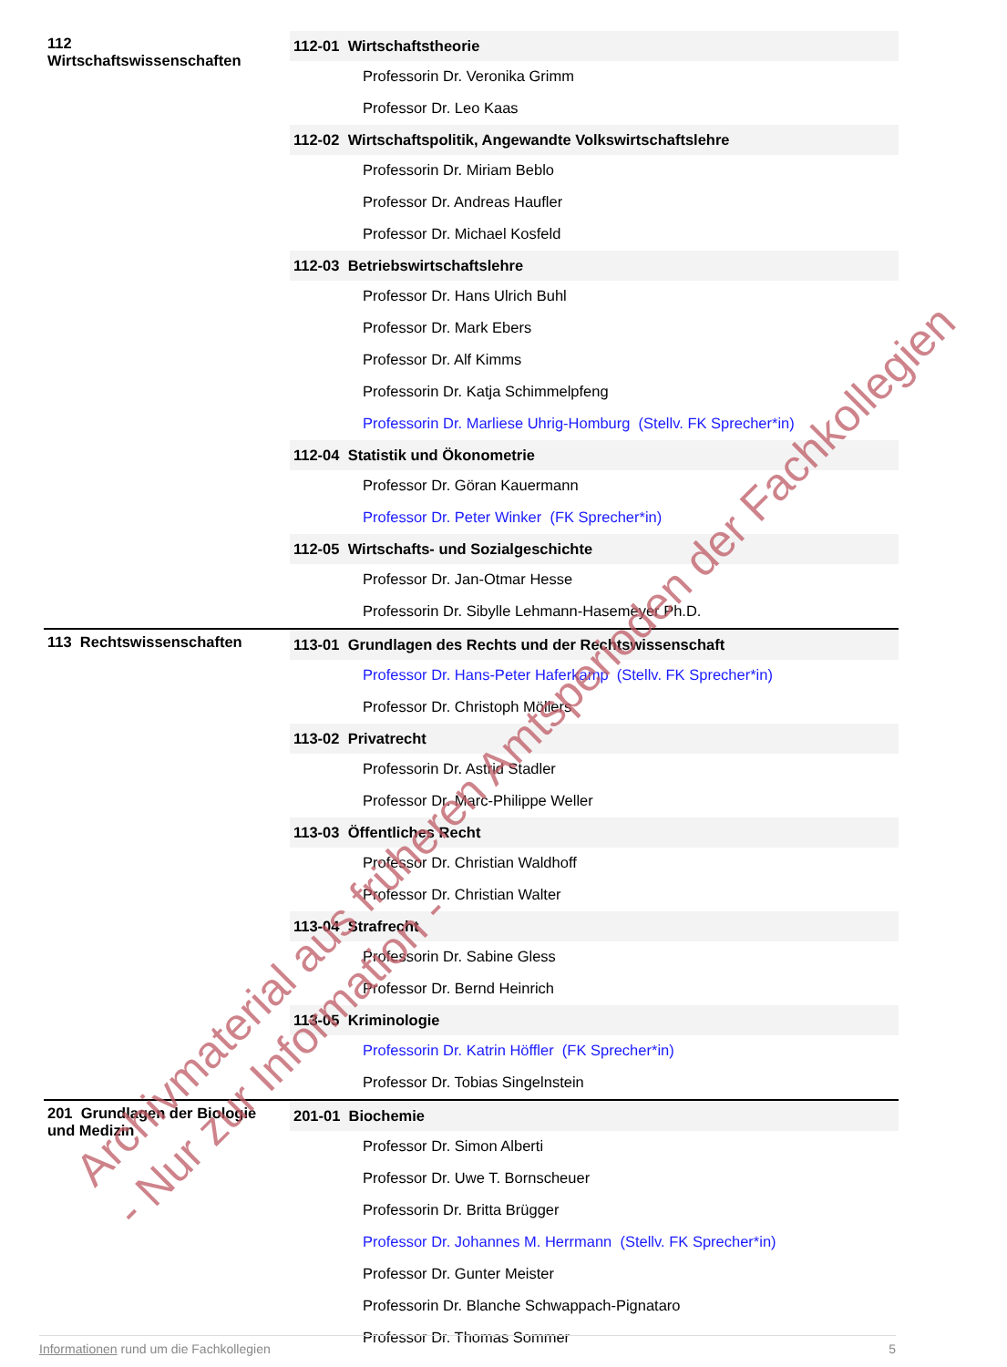| 112 Wirtschaftswissenschaften | 112-01 Wirtschaftstheorie |
| | Professorin Dr. Veronika Grimm |
| | Professor Dr. Leo Kaas |
| | 112-02 Wirtschaftspolitik, Angewandte Volkswirtschaftslehre |
| | Professorin Dr. Miriam Beblo |
| | Professor Dr. Andreas Haufler |
| | Professor Dr. Michael Kosfeld |
| | 112-03 Betriebswirtschaftslehre |
| | Professor Dr. Hans Ulrich Buhl |
| | Professor Dr. Mark Ebers |
| | Professor Dr. Alf Kimms |
| | Professorin Dr. Katja Schimmelpfeng |
| | Professorin Dr. Marliese Uhrig-Homburg (Stellv. FK Sprecher*in) |
| | 112-04 Statistik und Ökonometrie |
| | Professor Dr. Göran Kauermann |
| | Professor Dr. Peter Winker (FK Sprecher*in) |
| | 112-05 Wirtschafts- und Sozialgeschichte |
| | Professor Dr. Jan-Otmar Hesse |
| | Professorin Dr. Sibylle Lehmann-Hasemeyer Ph.D. |
| 113 Rechtswissenschaften | 113-01 Grundlagen des Rechts und der Rechtswissenschaft |
| | Professor Dr. Hans-Peter Haferkamp (Stellv. FK Sprecher*in) |
| | Professor Dr. Christoph Möllers |
| | 113-02 Privatrecht |
| | Professorin Dr. Astrid Stadler |
| | Professor Dr. Marc-Philippe Weller |
| | 113-03 Öffentliches Recht |
| | Professor Dr. Christian Waldhoff |
| | Professor Dr. Christian Walter |
| | 113-04 Strafrecht |
| | Professorin Dr. Sabine Gless |
| | Professor Dr. Bernd Heinrich |
| | 113-05 Kriminologie |
| | Professorin Dr. Katrin Höffler (FK Sprecher*in) |
| | Professor Dr. Tobias Singelnstein |
| 201 Grundlagen der Biologie und Medizin | 201-01 Biochemie |
| | Professor Dr. Simon Alberti |
| | Professor Dr. Uwe T. Bornscheuer |
| | Professorin Dr. Britta Brügger |
| | Professor Dr. Johannes M. Herrmann (Stellv. FK Sprecher*in) |
| | Professor Dr. Gunter Meister |
| | Professorin Dr. Blanche Schwappach-Pignataro |
| | Professor Dr. Thomas Sommer |
Informationen rund um die Fachkollegien 5
Archivmaterial aus früheren Amtsperioden der Fachkollegien
- Nur zur Information -